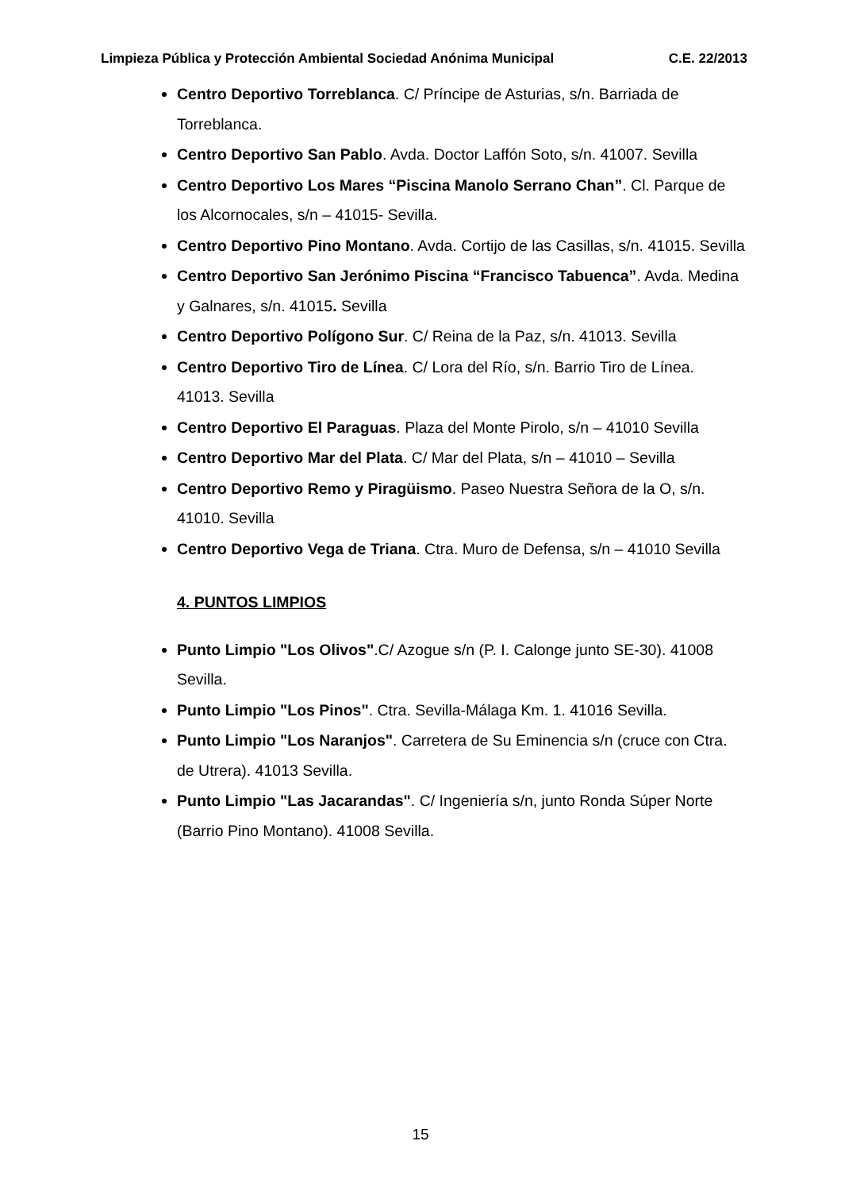Limpieza Pública y Protección Ambiental Sociedad Anónima Municipal C.E. 22/2013
Centro Deportivo Torreblanca. C/ Príncipe de Asturias, s/n. Barriada de Torreblanca.
Centro Deportivo San Pablo. Avda. Doctor Laffón Soto, s/n. 41007. Sevilla
Centro Deportivo Los Mares “Piscina Manolo Serrano Chan”. Cl. Parque de los Alcornocales, s/n – 41015- Sevilla.
Centro Deportivo Pino Montano. Avda. Cortijo de las Casillas, s/n. 41015. Sevilla
Centro Deportivo San Jerónimo Piscina “Francisco Tabuenca”. Avda. Medina y Galnares, s/n. 41015. Sevilla
Centro Deportivo Polígono Sur. C/ Reina de la Paz, s/n. 41013. Sevilla
Centro Deportivo Tiro de Línea. C/ Lora del Río, s/n. Barrio Tiro de Línea. 41013. Sevilla
Centro Deportivo El Paraguas. Plaza del Monte Pirolo, s/n – 41010 Sevilla
Centro Deportivo Mar del Plata. C/ Mar del Plata, s/n – 41010 – Sevilla
Centro Deportivo Remo y Piragüismo. Paseo Nuestra Señora de la O, s/n. 41010. Sevilla
Centro Deportivo Vega de Triana. Ctra. Muro de Defensa, s/n – 41010 Sevilla
4. PUNTOS LIMPIOS
Punto Limpio "Los Olivos".C/ Azogue s/n (P. I. Calonge junto SE-30). 41008 Sevilla.
Punto Limpio "Los Pinos". Ctra. Sevilla-Málaga Km. 1. 41016 Sevilla.
Punto Limpio "Los Naranjos". Carretera de Su Eminencia s/n (cruce con Ctra. de Utrera). 41013 Sevilla.
Punto Limpio "Las Jacarandas". C/ Ingeniería s/n, junto Ronda Súper Norte (Barrio Pino Montano). 41008 Sevilla.
15